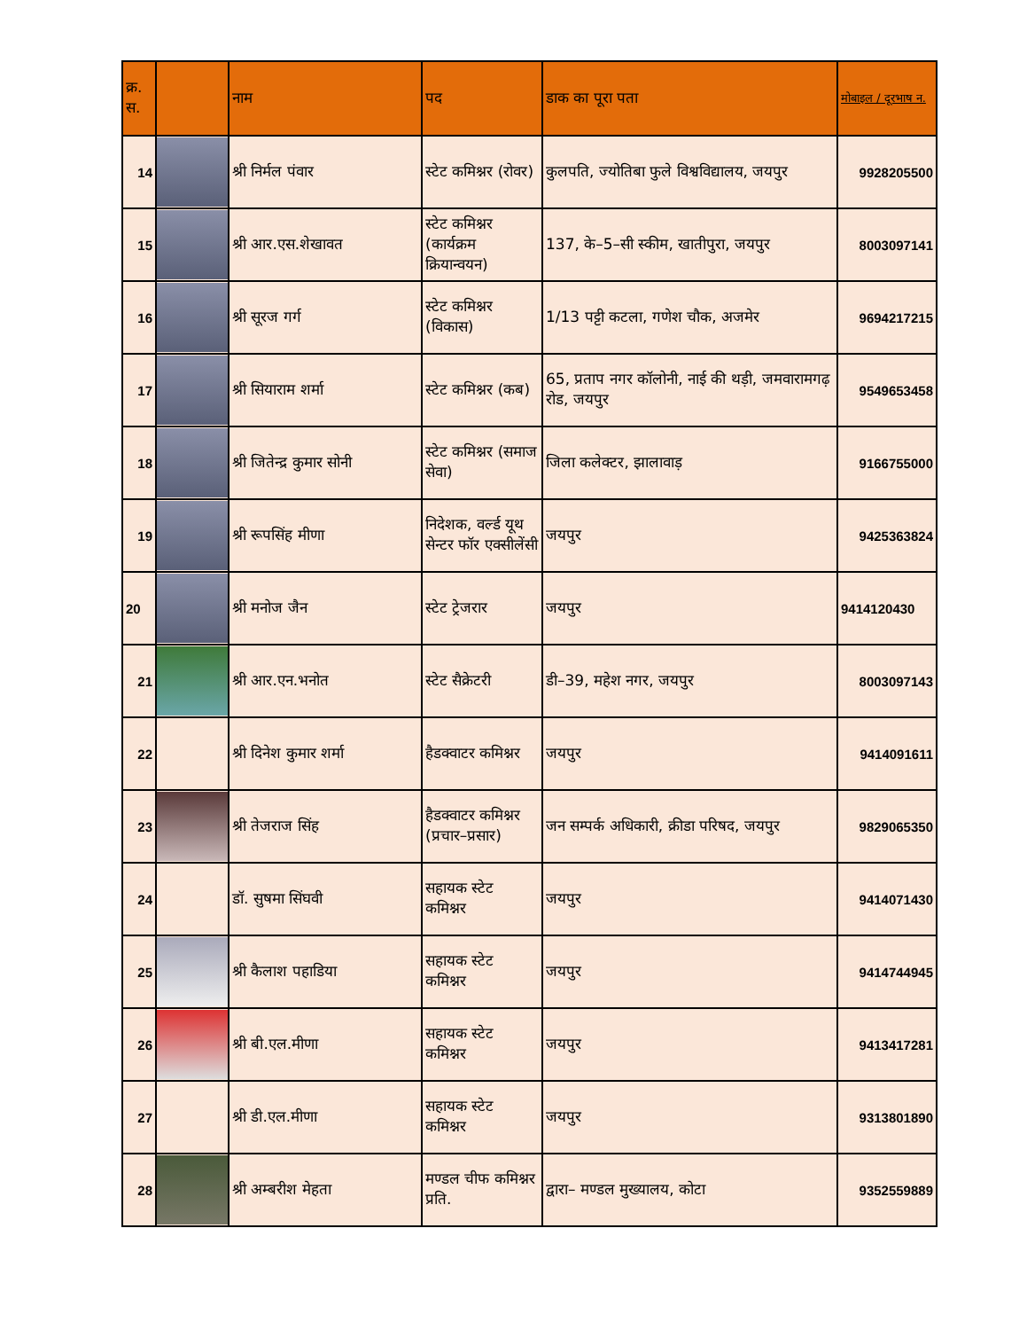| क्र. स. | | नाम | पद | डाक का पूरा पता | मोबाइल / दूरभाष न. |
| --- | --- | --- | --- | --- | --- |
| 14 | | श्री निर्मल पंवार | स्टेट कमिश्नर (रोवर) | कुलपति, ज्योतिबा फुले विश्वविद्यालय, जयपुर | 9928205500 |
| 15 | | श्री आर.एस.शेखावत | स्टेट कमिश्नर (कार्यक्रम क्रियान्वयन) | 137, के–5–सी स्कीम, खातीपुरा, जयपुर | 8003097141 |
| 16 | | श्री सूरज गर्ग | स्टेट कमिश्नर (विकास) | 1/13 पट्टी कटला, गणेश चौक, अजमेर | 9694217215 |
| 17 | | श्री सियाराम शर्मा | स्टेट कमिश्नर (कब) | 65, प्रताप नगर कॉलोनी, नाई की थड़ी, जमवारामगढ़ रोड, जयपुर | 9549653458 |
| 18 | | श्री जितेन्द्र कुमार सोनी | स्टेट कमिश्नर (समाज सेवा) | जिला कलेक्टर, झालावाड़ | 9166755000 |
| 19 | | श्री रूपसिंह मीणा | निदेशक, वर्ल्ड यूथ सेन्टर फॉर एक्सीलेंसी | जयपुर | 9425363824 |
| 20 | | श्री मनोज जैन | स्टेट ट्रेजरार | जयपुर | 9414120430 |
| 21 | | श्री आर.एन.भनोत | स्टेट सैक्रेटरी | डी–39, महेश नगर, जयपुर | 8003097143 |
| 22 | | श्री दिनेश कुमार शर्मा | हैडक्वाटर कमिश्नर | जयपुर | 9414091611 |
| 23 | | श्री तेजराज सिंह | हैडक्वाटर कमिश्नर (प्रचार–प्रसार) | जन सम्पर्क अधिकारी, क्रीडा परिषद, जयपुर | 9829065350 |
| 24 | | डॉ. सुषमा सिंघवी | सहायक स्टेट कमिश्नर | जयपुर | 9414071430 |
| 25 | | श्री कैलाश पहाडिया | सहायक स्टेट कमिश्नर | जयपुर | 9414744945 |
| 26 | | श्री बी.एल.मीणा | सहायक स्टेट कमिश्नर | जयपुर | 9413417281 |
| 27 | | श्री डी.एल.मीणा | सहायक स्टेट कमिश्नर | जयपुर | 9313801890 |
| 28 | | श्री अम्बरीश मेहता | मण्डल चीफ कमिश्नर प्रति. | द्वारा– मण्डल मुख्यालय, कोटा | 9352559889 |